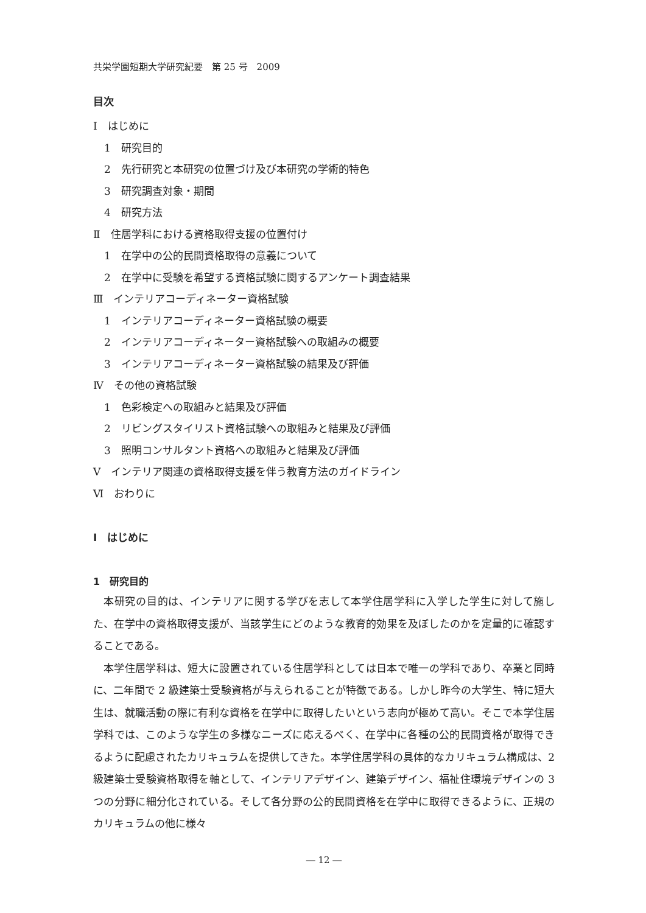共栄学園短期大学研究紀要　第 25 号　2009
目次
Ⅰ　はじめに
1　研究目的
2　先行研究と本研究の位置づけ及び本研究の学術的特色
3　研究調査対象・期間
4　研究方法
Ⅱ　住居学科における資格取得支援の位置付け
1　在学中の公的民間資格取得の意義について
2　在学中に受験を希望する資格試験に関するアンケート調査結果
Ⅲ　インテリアコーディネーター資格試験
1　インテリアコーディネーター資格試験の概要
2　インテリアコーディネーター資格試験への取組みの概要
3　インテリアコーディネーター資格試験の結果及び評価
Ⅳ　その他の資格試験
1　色彩検定への取組みと結果及び評価
2　リビングスタイリスト資格試験への取組みと結果及び評価
3　照明コンサルタント資格への取組みと結果及び評価
Ⅴ　インテリア関連の資格取得支援を伴う教育方法のガイドライン
Ⅵ　おわりに
Ⅰ　はじめに
1　研究目的
本研究の目的は、インテリアに関する学びを志して本学住居学科に入学した学生に対して施した、在学中の資格取得支援が、当該学生にどのような教育的効果を及ぼしたのかを定量的に確認することである。
本学住居学科は、短大に設置されている住居学科としては日本で唯一の学科であり、卒業と同時に、二年間で 2 級建築士受験資格が与えられることが特徴である。しかし昨今の大学生、特に短大生は、就職活動の際に有利な資格を在学中に取得したいという志向が極めて高い。そこで本学住居学科では、このような学生の多様なニーズに応えるべく、在学中に各種の公的民間資格が取得できるように配慮されたカリキュラムを提供してきた。本学住居学科の具体的なカリキュラム構成は、2 級建築士受験資格取得を軸として、インテリアデザイン、建築デザイン、福祉住環境デザインの 3 つの分野に細分化されている。そして各分野の公的民間資格を在学中に取得できるように、正規のカリキュラムの他に様々
― 12 ―